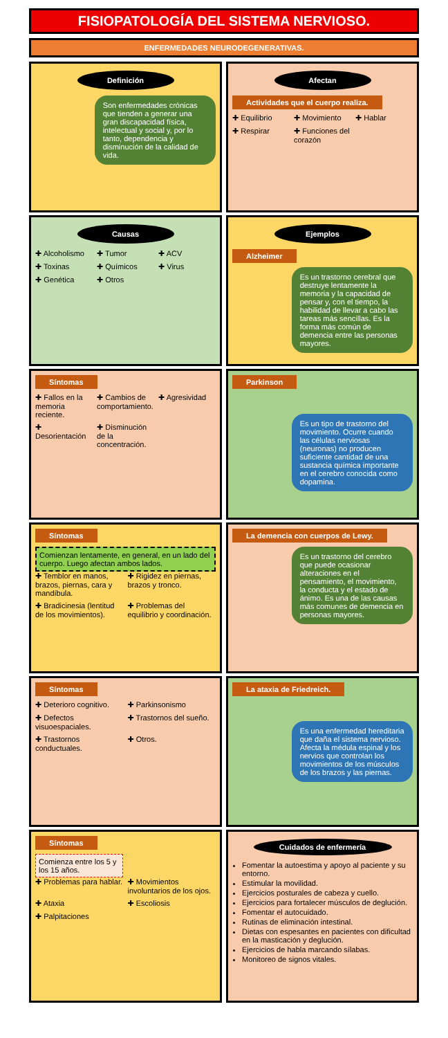FISIOPATOLOGÍA DEL SISTEMA NERVIOSO.
ENFERMEDADES NEURODEGENERATIVAS.
Definición
Son enfermedades crónicas que tienden a generar una gran discapacidad física, intelectual y social y, por lo tanto, dependencia y disminución de la calidad de vida.
Afectan
Actividades que el cuerpo realiza.
✚ Equilibrio
✚ Movimiento
✚ Hablar
✚ Respirar
✚ Funciones del corazón
Causas
✚ Alcoholismo
✚ Tumor
✚ ACV
✚ Toxinas
✚ Químicos
✚ Virus
✚ Genética
✚ Otros
Ejemplos
Alzheimer
Es un trastorno cerebral que destruye lentamente la memoria y la capacidad de pensar y, con el tiempo, la habilidad de llevar a cabo las tareas más sencillas. Es la forma más común de demencia entre las personas mayores.
Síntomas
✚ Fallos en la memoria reciente.
✚ Cambios de comportamiento.
✚ Agresividad
✚ Desorientación
✚ Disminución de la concentración.
Parkinson
Es un tipo de trastorno del movimiento. Ocurre cuando las células nerviosas (neuronas) no producen suficiente cantidad de una sustancia química importante en el cerebro conocida como dopamina.
Síntomas
Comienzan lentamente, en general, en un lado del cuerpo. Luego afectan ambos lados.
✚ Temblor en manos, brazos, piernas, cara y mandíbula.
✚ Rigidez en piernas, brazos y tronco.
✚ Bradicinesia (lentitud de los movimientos).
✚ Problemas del equilibrio y coordinación.
La demencia con cuerpos de Lewy.
Es un trastorno del cerebro que puede ocasionar alteraciones en el pensamiento, el movimiento, la conducta y el estado de ánimo. Es una de las causas más comunes de demencia en personas mayores.
Síntomas
✚ Deterioro cognitivo.
✚ Parkinsonismo
✚ Defectos visuoespaciales.
✚ Trastornos del sueño.
✚ Trastornos conductuales.
✚ Otros.
La ataxia de Friedreich.
Es una enfermedad hereditaria que daña el sistema nervioso. Afecta la médula espinal y los nervios que controlan los movimientos de los músculos de los brazos y las piernas.
Síntomas
Comienza entre los 5 y los 15 años.
✚ Problemas para hablar.
✚ Movimientos involuntarios de los ojos.
✚ Ataxia
✚ Escoliosis
✚ Palpitaciones
Cuidados de enfermería
Fomentar la autoestima y apoyo al paciente y su entorno.
Estimular la movilidad.
Ejercicios posturales de cabeza y cuello.
Ejercicios para fortalecer músculos de deglución.
Fomentar el autocuidado.
Rutinas de eliminación intestinal.
Dietas con espesantes en pacientes con dificultad en la masticación y deglución.
Ejercicios de habla marcando sílabas.
Monitoreo de signos vitales.